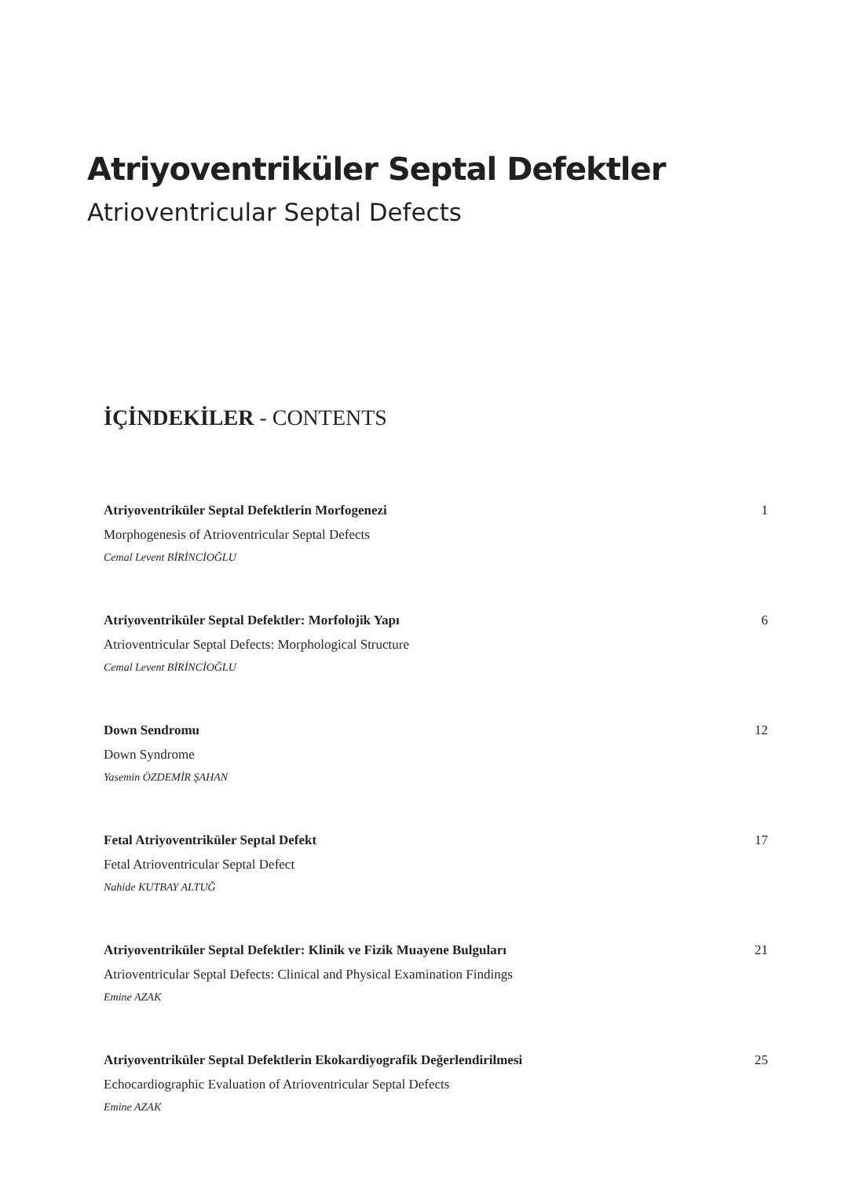Atriyoventriküler Septal Defektler
Atrioventricular Septal Defects
İÇİNDEKİLER - CONTENTS
Atriyoventriküler Septal Defektlerin Morfogenezi 1
Morphogenesis of Atrioventricular Septal Defects
Cemal Levent BİRİNCİOĞLU
Atriyoventriküler Septal Defektler: Morfolojik Yapı 6
Atrioventricular Septal Defects: Morphological Structure
Cemal Levent BİRİNCİOĞLU
Down Sendromu 12
Down Syndrome
Yasemin ÖZDEMİR ŞAHAN
Fetal Atriyoventriküler Septal Defekt 17
Fetal Atrioventricular Septal Defect
Nahide KUTBAY ALTUĞ
Atriyoventriküler Septal Defektler: Klinik ve Fizik Muayene Bulguları 21
Atrioventricular Septal Defects: Clinical and Physical Examination Findings
Emine AZAK
Atriyoventriküler Septal Defektlerin Ekokardiyografik Değerlendirilmesi 25
Echocardiographic Evaluation of Atrioventricular Septal Defects
Emine AZAK